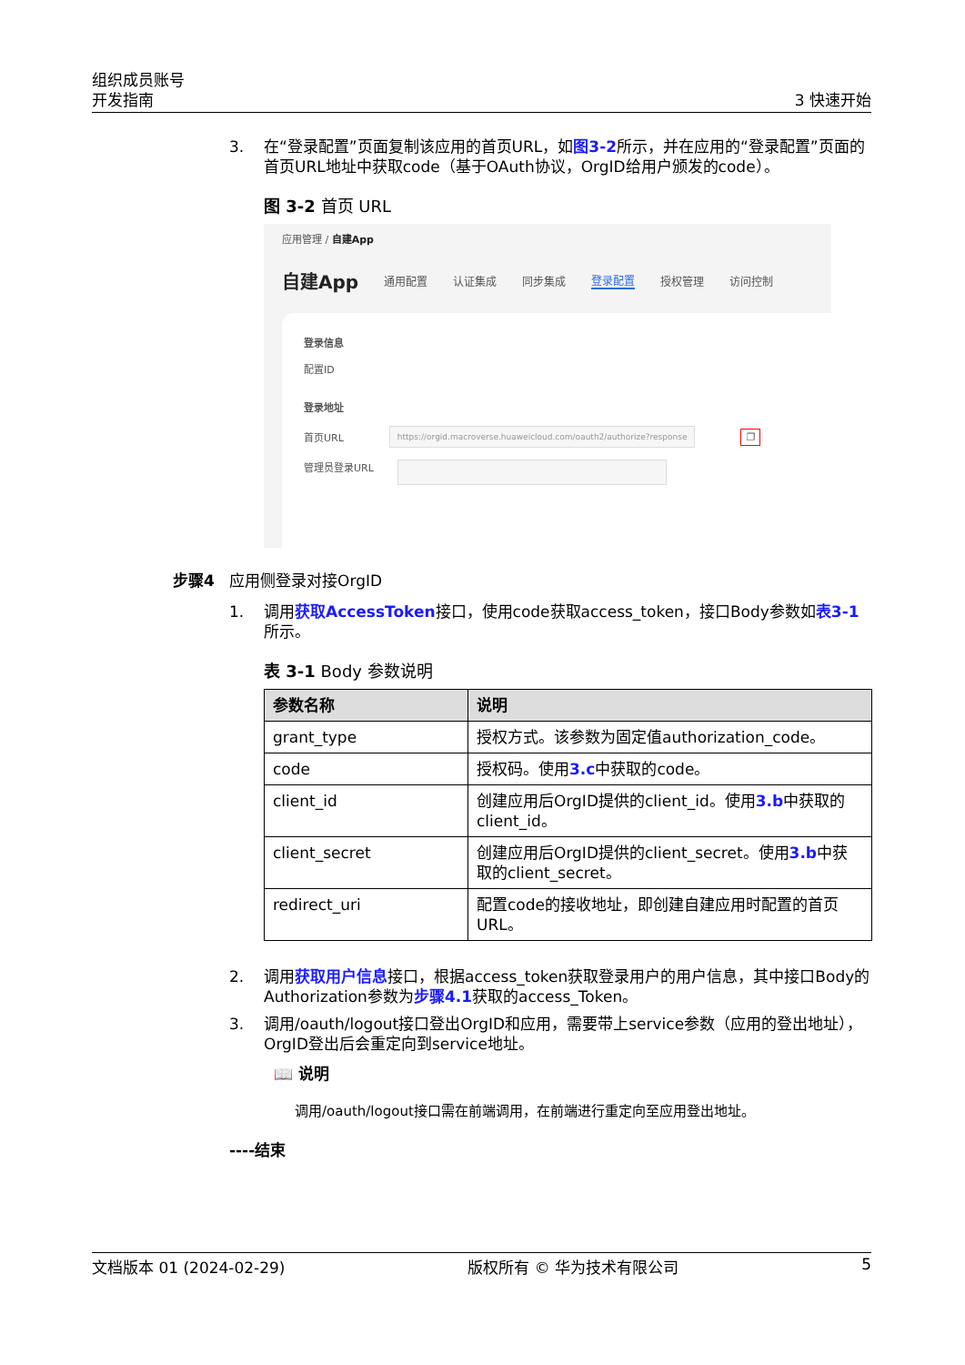组织成员账号
开发指南
3 快速开始
3. 在“登录配置”页面复制该应用的首页URL，如图3-2所示，并在应用的“登录配置”页面的首页URL地址中获取code（基于OAuth协议，OrgID给用户颁发的code）。
图 3-2 首页 URL
应用管理 / 自建App
自建App 通用配置 认证集成 同步集成 登录配置 授权管理 访问控制
登录信息
配置ID
登录地址
首页URL https://orgid.macroverse.huaweicloud.com/oauth2/authorize?response ❐
管理员登录URL
步骤4 应用侧登录对接OrgID
1. 调用获取AccessToken接口，使用code获取access_token，接口Body参数如表3-1所示。
表 3-1 Body 参数说明
| 参数名称 | 说明 |
| --- | --- |
| grant_type | 授权方式。该参数为固定值authorization_code。 |
| code | 授权码。使用 3.c 中获取的code。 |
| client_id | 创建应用后OrgID提供的client_id。使用 3.b 中获取的client_id。 |
| client_secret | 创建应用后OrgID提供的client_secret。使用 3.b 中获取的client_secret。 |
| redirect_uri | 配置code的接收地址，即创建自建应用时配置的首页URL。 |
2. 调用获取用户信息接口，根据access_token获取登录用户的用户信息，其中接口Body的Authorization参数为步骤4.1获取的access_Token。
3. 调用/oauth/logout接口登出OrgID和应用，需要带上service参数（应用的登出地址），OrgID登出后会重定向到service地址。
📖 说明
调用/oauth/logout接口需在前端调用，在前端进行重定向至应用登出地址。
----结束
文档版本 01 (2024-02-29) 版权所有 © 华为技术有限公司 5